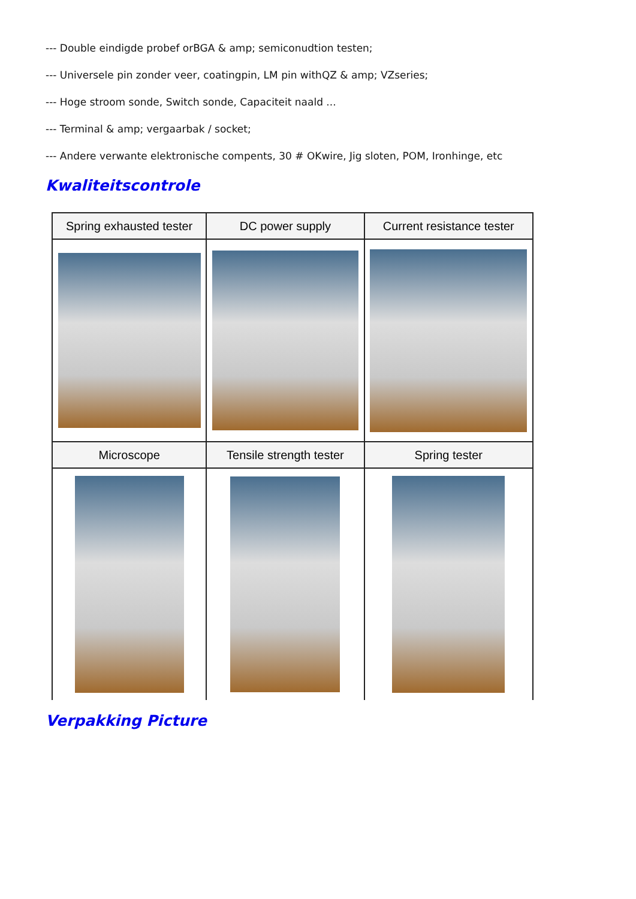--- Double eindigde probef orBGA & amp; semiconudtion testen;
--- Universele pin zonder veer, coatingpin, LM pin withQZ & amp; VZseries;
--- Hoge stroom sonde, Switch sonde, Capaciteit naald ...
--- Terminal & amp; vergaarbak / socket;
--- Andere verwante elektronische compents, 30 # OKwire, Jig sloten, POM, Ironhinge, etc
Kwaliteitscontrole
| Spring exhausted tester | DC power supply | Current resistance tester |
| --- | --- | --- |
| Microscope | Tensile strength tester | Spring tester |
Verpakking Picture